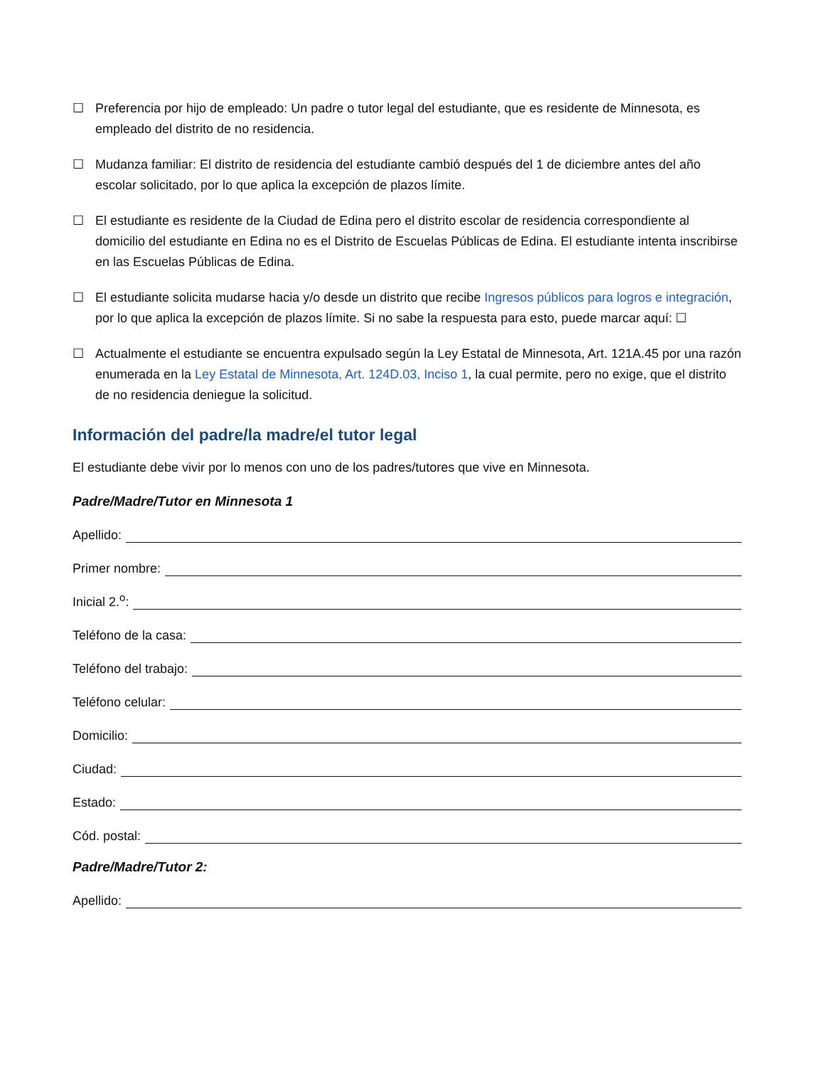☐ Preferencia por hijo de empleado: Un padre o tutor legal del estudiante, que es residente de Minnesota, es empleado del distrito de no residencia.
☐ Mudanza familiar: El distrito de residencia del estudiante cambió después del 1 de diciembre antes del año escolar solicitado, por lo que aplica la excepción de plazos límite.
☐ El estudiante es residente de la Ciudad de Edina pero el distrito escolar de residencia correspondiente al domicilio del estudiante en Edina no es el Distrito de Escuelas Públicas de Edina. El estudiante intenta inscribirse en las Escuelas Públicas de Edina.
☐ El estudiante solicita mudarse hacia y/o desde un distrito que recibe Ingresos públicos para logros e integración, por lo que aplica la excepción de plazos límite. Si no sabe la respuesta para esto, puede marcar aquí: ☐
☐ Actualmente el estudiante se encuentra expulsado según la Ley Estatal de Minnesota, Art. 121A.45 por una razón enumerada en la Ley Estatal de Minnesota, Art. 124D.03, Inciso 1, la cual permite, pero no exige, que el distrito de no residencia deniegue la solicitud.
Información del padre/la madre/el tutor legal
El estudiante debe vivir por lo menos con uno de los padres/tutores que vive en Minnesota.
Padre/Madre/Tutor en Minnesota 1
Apellido:
Primer nombre:
Inicial 2.<sup>o</sup>:
Teléfono de la casa:
Teléfono del trabajo:
Teléfono celular:
Domicilio:
Ciudad:
Estado:
Cód. postal:
Padre/Madre/Tutor 2:
Apellido: